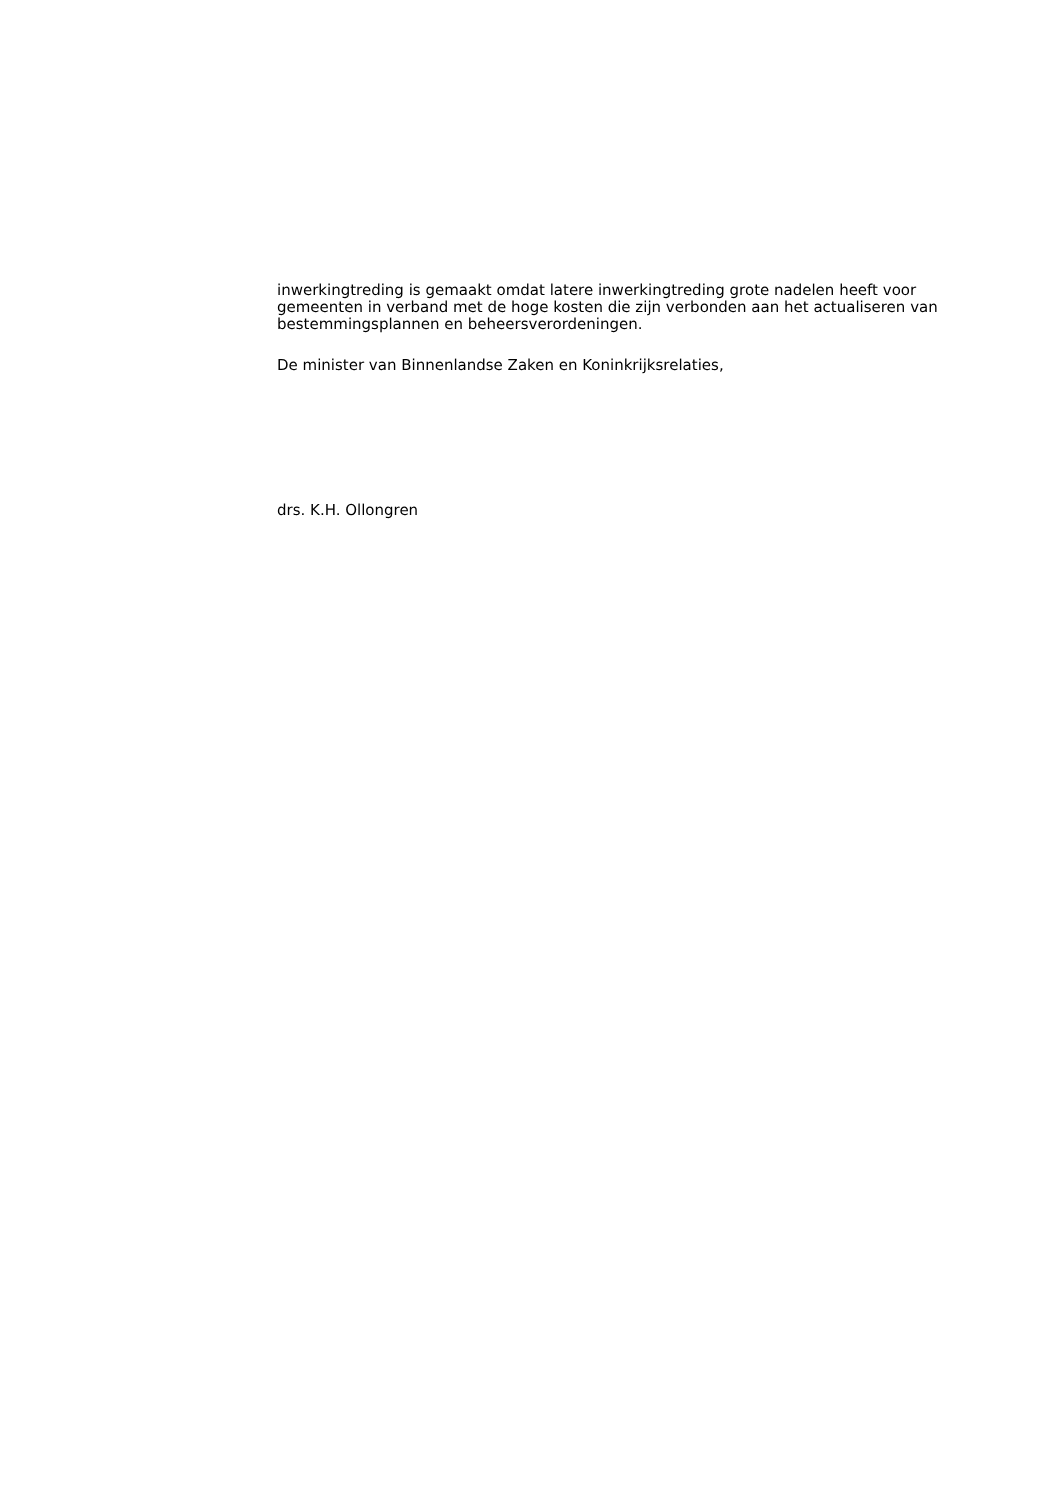inwerkingtreding is gemaakt omdat latere inwerkingtreding grote nadelen heeft voor gemeenten in verband met de hoge kosten die zijn verbonden aan het actualiseren van bestemmingsplannen en beheersverordeningen.
De minister van Binnenlandse Zaken en Koninkrijksrelaties,
drs. K.H. Ollongren